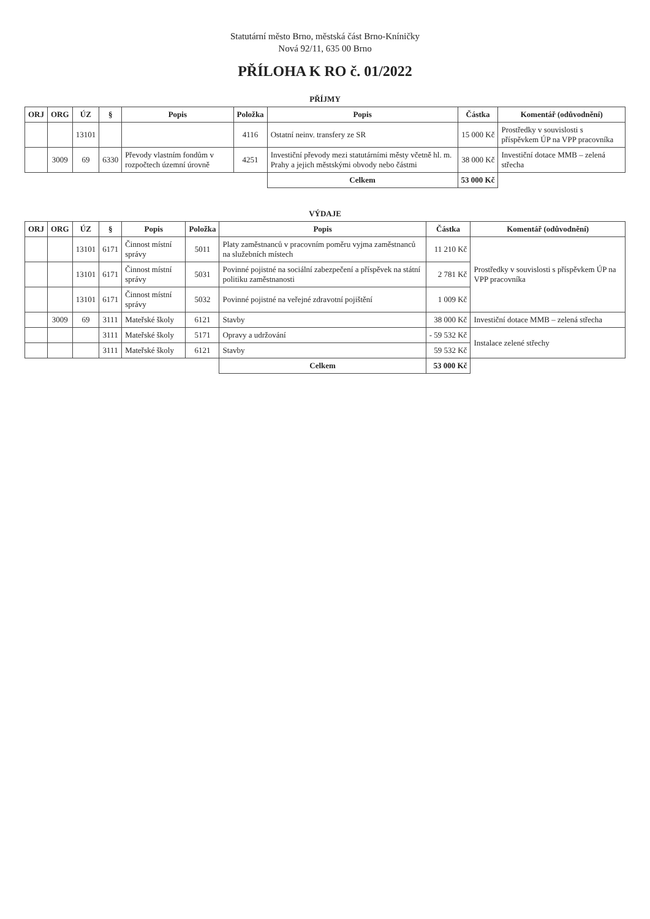Statutární město Brno, městská část Brno-Kníničky
Nová 92/11, 635 00 Brno
PŘÍLOHA K RO č. 01/2022
| PŘÍJMY | | | | | | | | |
| --- | --- | --- | --- | --- | --- | --- | --- | --- |
| ORJ | ORG | ÚZ | § | Popis | Položka | Popis | Částka | Komentář (odůvodnění) |
| | | 13101 | | | 4116 | Ostatní neinv. transfery ze SR | 15 000 Kč | Prostředky v souvislosti s příspěvkem ÚP na VPP pracovníka |
| | 3009 | 69 | 6330 | Převody vlastním fondům v rozpočtech územní úrovně | 4251 | Investiční převody mezi statutárními městy včetně hl. m. Prahy a jejich městskými obvody nebo částmi | 38 000 Kč | Investiční dotace MMB – zelená střecha |
| | | | | | | Celkem | 53 000 Kč | |
| VÝDAJE | | | | | | | | |
| --- | --- | --- | --- | --- | --- | --- | --- | --- |
| ORJ | ORG | ÚZ | § | Popis | Položka | Popis | Částka | Komentář (odůvodnění) |
| | | 13101 | 6171 | Činnost místní správy | 5011 | Platy zaměstnanců v pracovním poměru vyjma zaměstnanců na služebních místech | 11 210 Kč | Prostředky v souvislosti s příspěvkem ÚP na VPP pracovníka |
| | | 13101 | 6171 | Činnost místní správy | 5031 | Povinné pojistné na sociální zabezpečení a příspěvek na státní politiku zaměstnanosti | 2 781 Kč | |
| | | 13101 | 6171 | Činnost místní správy | 5032 | Povinné pojistné na veřejné zdravotní pojištění | 1 009 Kč | |
| | 3009 | 69 | 3111 | Mateřské školy | 6121 | Stavby | 38 000 Kč | Investiční dotace MMB – zelená střecha |
| | | | 3111 | Mateřské školy | 5171 | Opravy a udržování | - 59 532 Kč | Instalace zelené střechy |
| | | | 3111 | Mateřské školy | 6121 | Stavby | 59 532 Kč | |
| | | | | | | Celkem | 53 000 Kč | |